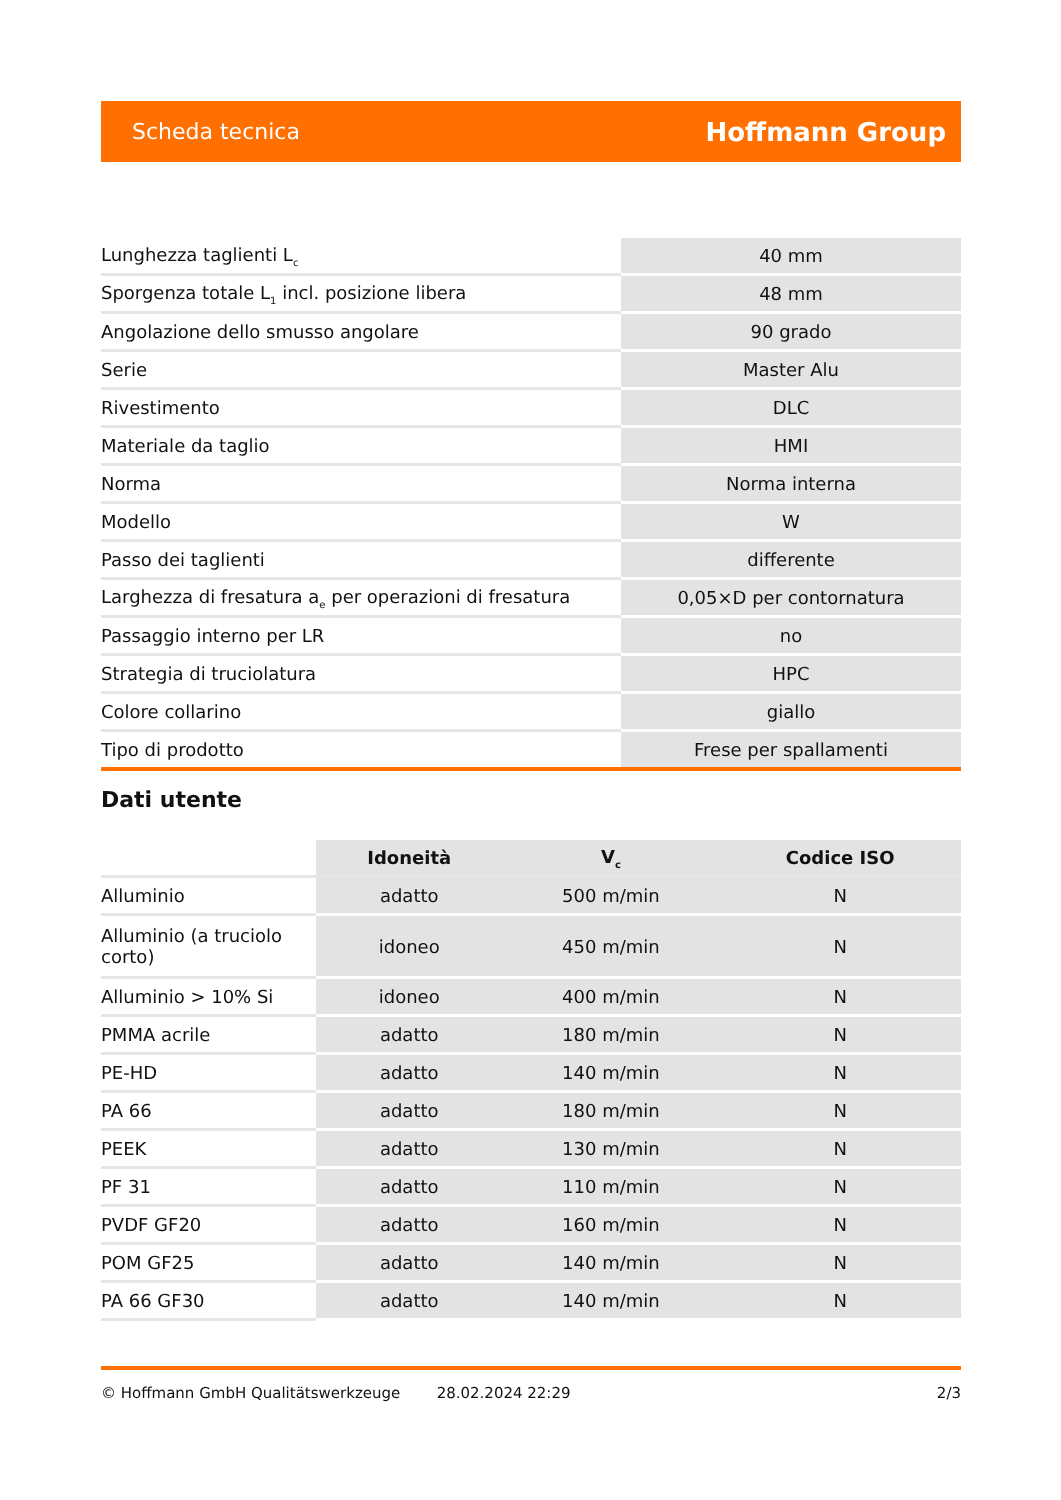Scheda tecnica Hoffmann Group
| Lunghezza taglienti L<sub>c</sub> | 40 mm |
| Sporgenza totale L<sub>1</sub> incl. posizione libera | 48 mm |
| Angolazione dello smusso angolare | 90 grado |
| Serie | Master Alu |
| Rivestimento | DLC |
| Materiale da taglio | HMI |
| Norma | Norma interna |
| Modello | W |
| Passo dei taglienti | differente |
| Larghezza di fresatura a<sub>e</sub> per operazioni di fresatura | 0,05×D per contornatura |
| Passaggio interno per LR | no |
| Strategia di truciolatura | HPC |
| Colore collarino | giallo |
| Tipo di prodotto | Frese per spallamenti |
Dati utente
| | Idoneità | V<sub>c</sub> | Codice ISO |
| --- | --- | --- | --- |
| Alluminio | adatto | 500 m/min | N |
| Alluminio (a truciolo corto) | idoneo | 450 m/min | N |
| Alluminio > 10% Si | idoneo | 400 m/min | N |
| PMMA acrile | adatto | 180 m/min | N |
| PE-HD | adatto | 140 m/min | N |
| PA 66 | adatto | 180 m/min | N |
| PEEK | adatto | 130 m/min | N |
| PF 31 | adatto | 110 m/min | N |
| PVDF GF20 | adatto | 160 m/min | N |
| POM GF25 | adatto | 140 m/min | N |
| PA 66 GF30 | adatto | 140 m/min | N |
© Hoffmann GmbH Qualitätswerkzeuge 28.02.2024 22:29 2/3